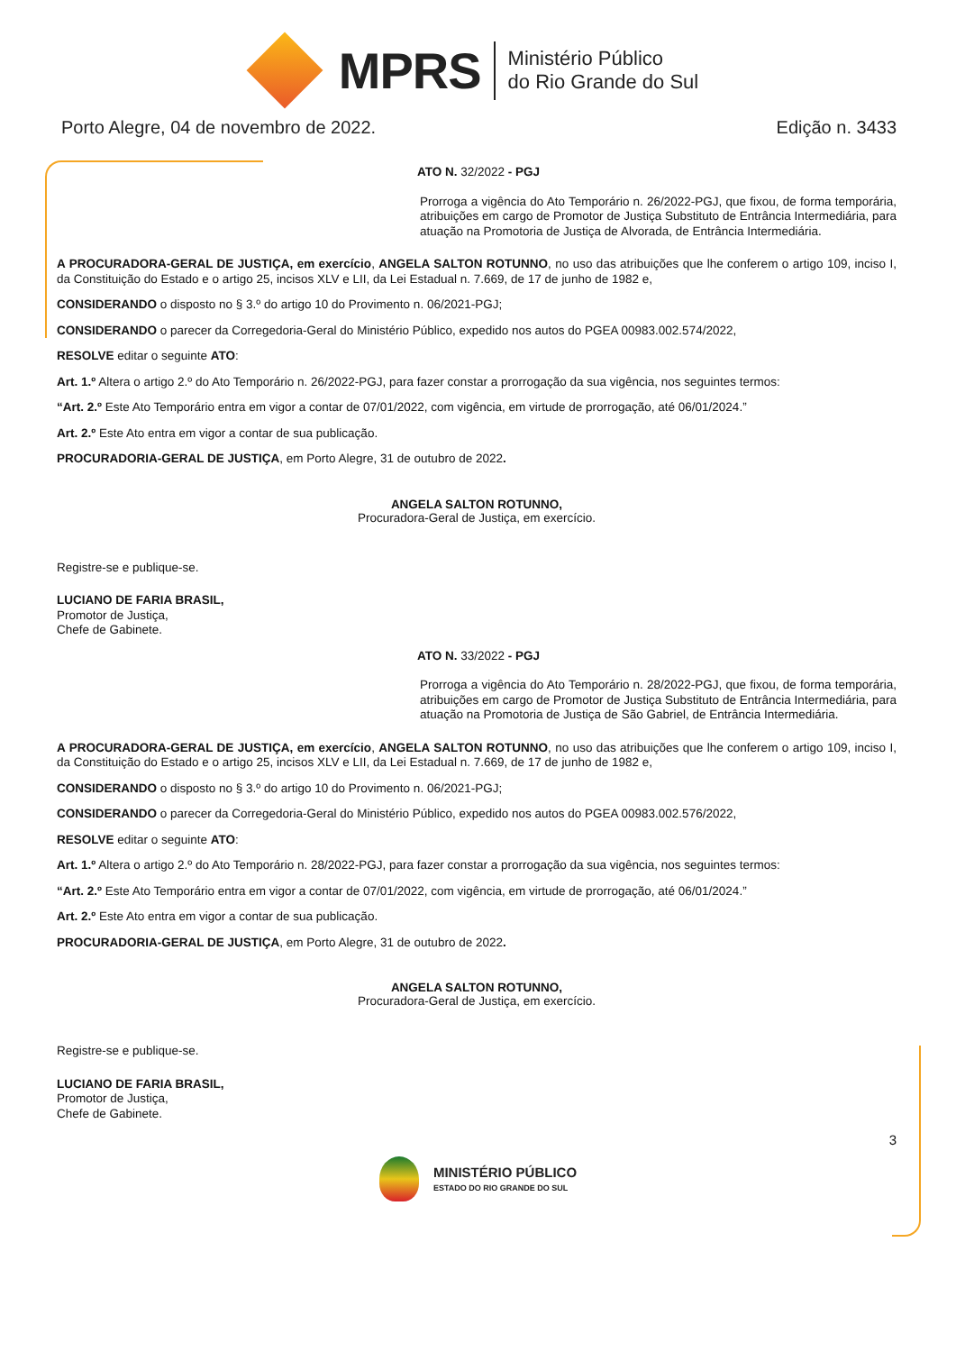MPRS
Ministério Público
do Rio Grande do Sul
Porto Alegre, 04 de novembro de 2022. Edição n. 3433
ATO N. 32/2022 - PGJ
Prorroga a vigência do Ato Temporário n. 26/2022-PGJ, que fixou, de forma temporária, atribuições em cargo de Promotor de Justiça Substituto de Entrância Intermediária, para atuação na Promotoria de Justiça de Alvorada, de Entrância Intermediária.
A PROCURADORA-GERAL DE JUSTIÇA, em exercício, ANGELA SALTON ROTUNNO, no uso das atribuições que lhe conferem o artigo 109, inciso I, da Constituição do Estado e o artigo 25, incisos XLV e LII, da Lei Estadual n. 7.669, de 17 de junho de 1982 e,
CONSIDERANDO o disposto no § 3.º do artigo 10 do Provimento n. 06/2021-PGJ;
CONSIDERANDO o parecer da Corregedoria-Geral do Ministério Público, expedido nos autos do PGEA 00983.002.574/2022,
RESOLVE editar o seguinte ATO:
Art. 1.º Altera o artigo 2.º do Ato Temporário n. 26/2022-PGJ, para fazer constar a prorrogação da sua vigência, nos seguintes termos:
“Art. 2.º Este Ato Temporário entra em vigor a contar de 07/01/2022, com vigência, em virtude de prorrogação, até 06/01/2024.”
Art. 2.º Este Ato entra em vigor a contar de sua publicação.
PROCURADORIA-GERAL DE JUSTIÇA, em Porto Alegre, 31 de outubro de 2022.
ANGELA SALTON ROTUNNO,
Procuradora-Geral de Justiça, em exercício.
Registre-se e publique-se.
LUCIANO DE FARIA BRASIL,
Promotor de Justiça,
Chefe de Gabinete.
ATO N. 33/2022 - PGJ
Prorroga a vigência do Ato Temporário n. 28/2022-PGJ, que fixou, de forma temporária, atribuições em cargo de Promotor de Justiça Substituto de Entrância Intermediária, para atuação na Promotoria de Justiça de São Gabriel, de Entrância Intermediária.
A PROCURADORA-GERAL DE JUSTIÇA, em exercício, ANGELA SALTON ROTUNNO, no uso das atribuições que lhe conferem o artigo 109, inciso I, da Constituição do Estado e o artigo 25, incisos XLV e LII, da Lei Estadual n. 7.669, de 17 de junho de 1982 e,
CONSIDERANDO o disposto no § 3.º do artigo 10 do Provimento n. 06/2021-PGJ;
CONSIDERANDO o parecer da Corregedoria-Geral do Ministério Público, expedido nos autos do PGEA 00983.002.576/2022,
RESOLVE editar o seguinte ATO:
Art. 1.º Altera o artigo 2.º do Ato Temporário n. 28/2022-PGJ, para fazer constar a prorrogação da sua vigência, nos seguintes termos:
“Art. 2.º Este Ato Temporário entra em vigor a contar de 07/01/2022, com vigência, em virtude de prorrogação, até 06/01/2024.”
Art. 2.º Este Ato entra em vigor a contar de sua publicação.
PROCURADORIA-GERAL DE JUSTIÇA, em Porto Alegre, 31 de outubro de 2022.
ANGELA SALTON ROTUNNO,
Procuradora-Geral de Justiça, em exercício.
Registre-se e publique-se.
LUCIANO DE FARIA BRASIL,
Promotor de Justiça,
Chefe de Gabinete.
3
MINISTÉRIO PÚBLICO
ESTADO DO RIO GRANDE DO SUL